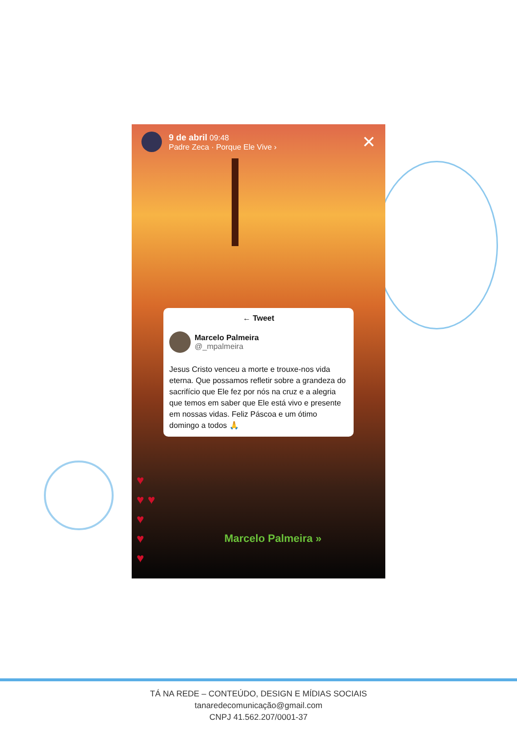9 de abril 09:48
Padre Zeca · Porque Ele Vive ›
✕
← Tweet
Marcelo Palmeira
@_mpalmeira
Jesus Cristo venceu a morte e trouxe-nos vida eterna. Que possamos refletir sobre a grandeza do sacrifício que Ele fez por nós na cruz e a alegria que temos em saber que Ele está vivo e presente em nossas vidas. Feliz Páscoa e um ótimo domingo a todos 🙏
♥
♥ ♥
♥
♥
♥
Marcelo Palmeira »
TÁ NA REDE – CONTEÚDO, DESIGN E MÍDIAS SOCIAIS
tanaredecomunicação@gmail.com
CNPJ 41.562.207/0001-37